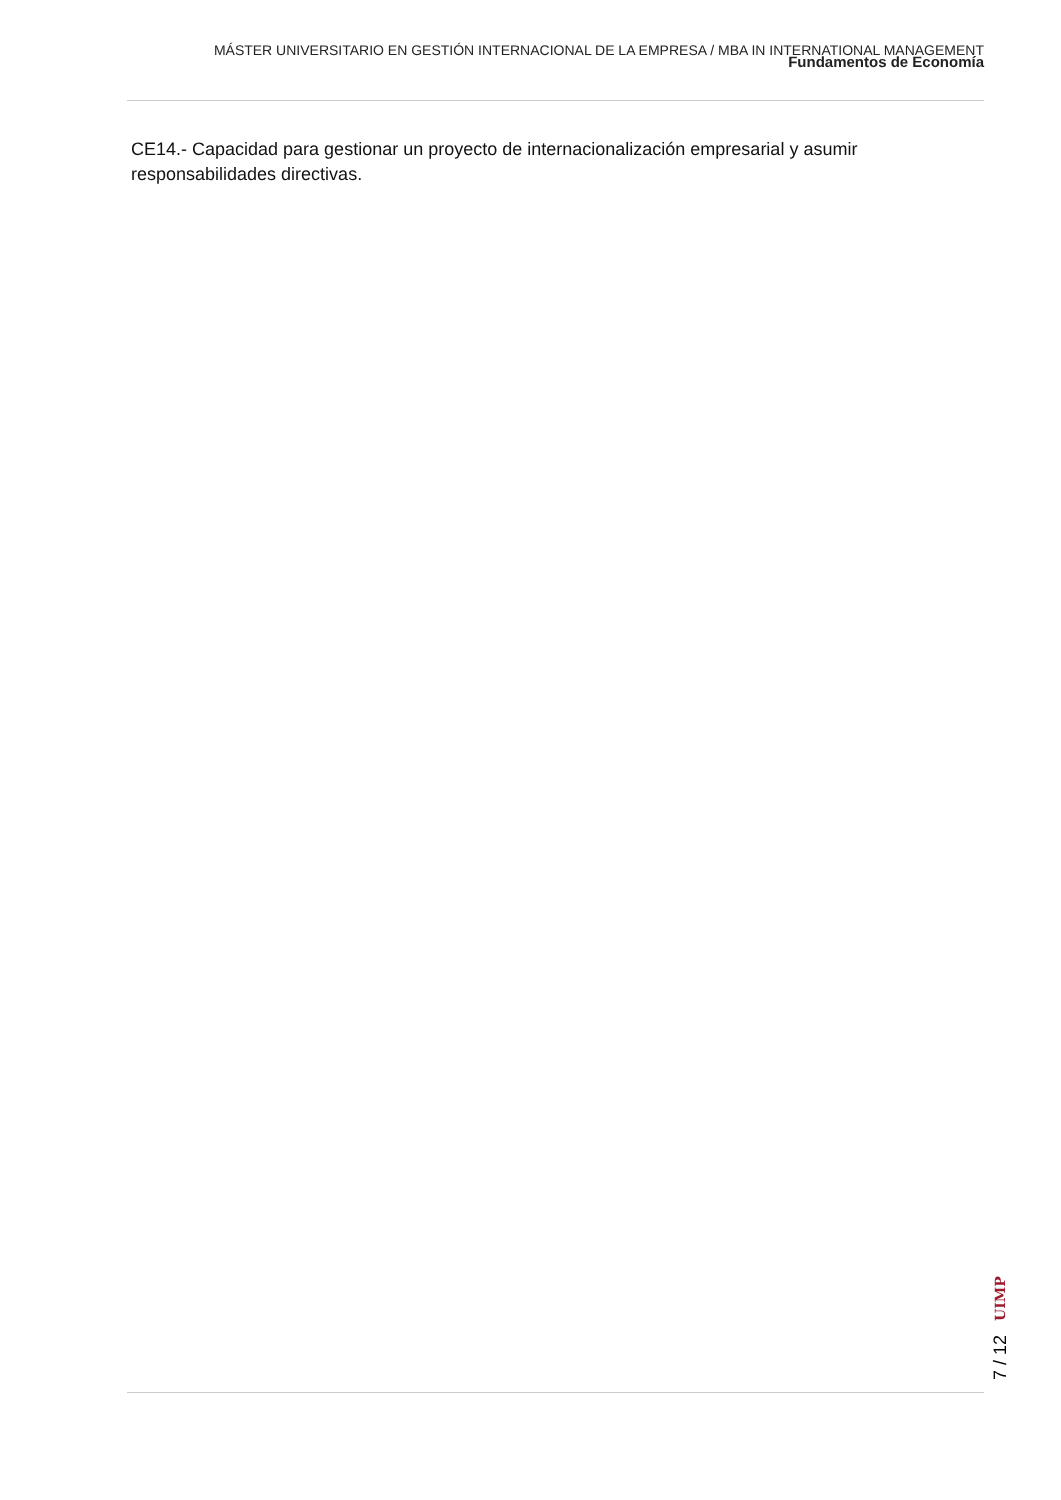MÁSTER UNIVERSITARIO EN GESTIÓN INTERNACIONAL DE LA EMPRESA / MBA IN INTERNATIONAL MANAGEMENT
Fundamentos de Economía
CE14.- Capacidad para gestionar un proyecto de internacionalización empresarial y asumir responsabilidades directivas.
7 / 12 UIMP